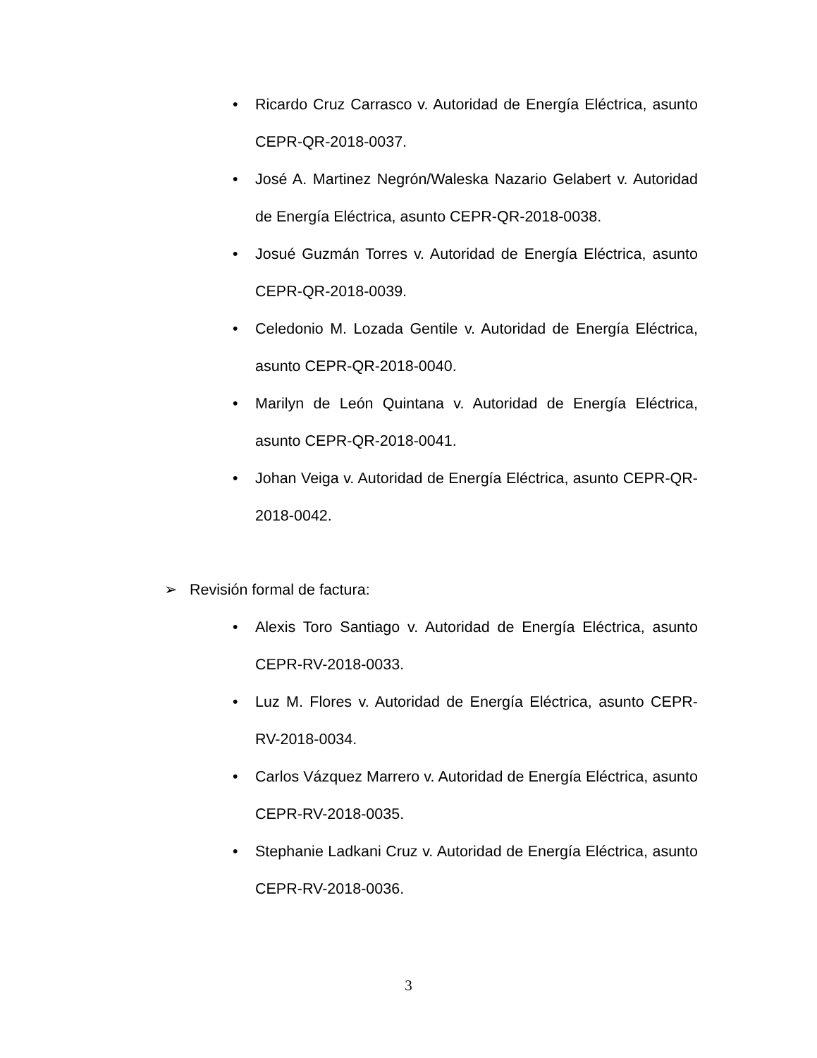• Ricardo Cruz Carrasco v. Autoridad de Energía Eléctrica, asunto CEPR-QR-2018-0037.
• José A. Martinez Negrón/Waleska Nazario Gelabert v. Autoridad de Energía Eléctrica, asunto CEPR-QR-2018-0038.
• Josué Guzmán Torres v. Autoridad de Energía Eléctrica, asunto CEPR-QR-2018-0039.
• Celedonio M. Lozada Gentile v. Autoridad de Energía Eléctrica, asunto CEPR-QR-2018-0040.
• Marilyn de León Quintana v. Autoridad de Energía Eléctrica, asunto CEPR-QR-2018-0041.
• Johan Veiga v. Autoridad de Energía Eléctrica, asunto CEPR-QR-2018-0042.
➢ Revisión formal de factura:
• Alexis Toro Santiago v. Autoridad de Energía Eléctrica, asunto CEPR-RV-2018-0033.
• Luz M. Flores v. Autoridad de Energía Eléctrica, asunto CEPR-RV-2018-0034.
• Carlos Vázquez Marrero v. Autoridad de Energía Eléctrica, asunto CEPR-RV-2018-0035.
• Stephanie Ladkani Cruz v. Autoridad de Energía Eléctrica, asunto CEPR-RV-2018-0036.
3